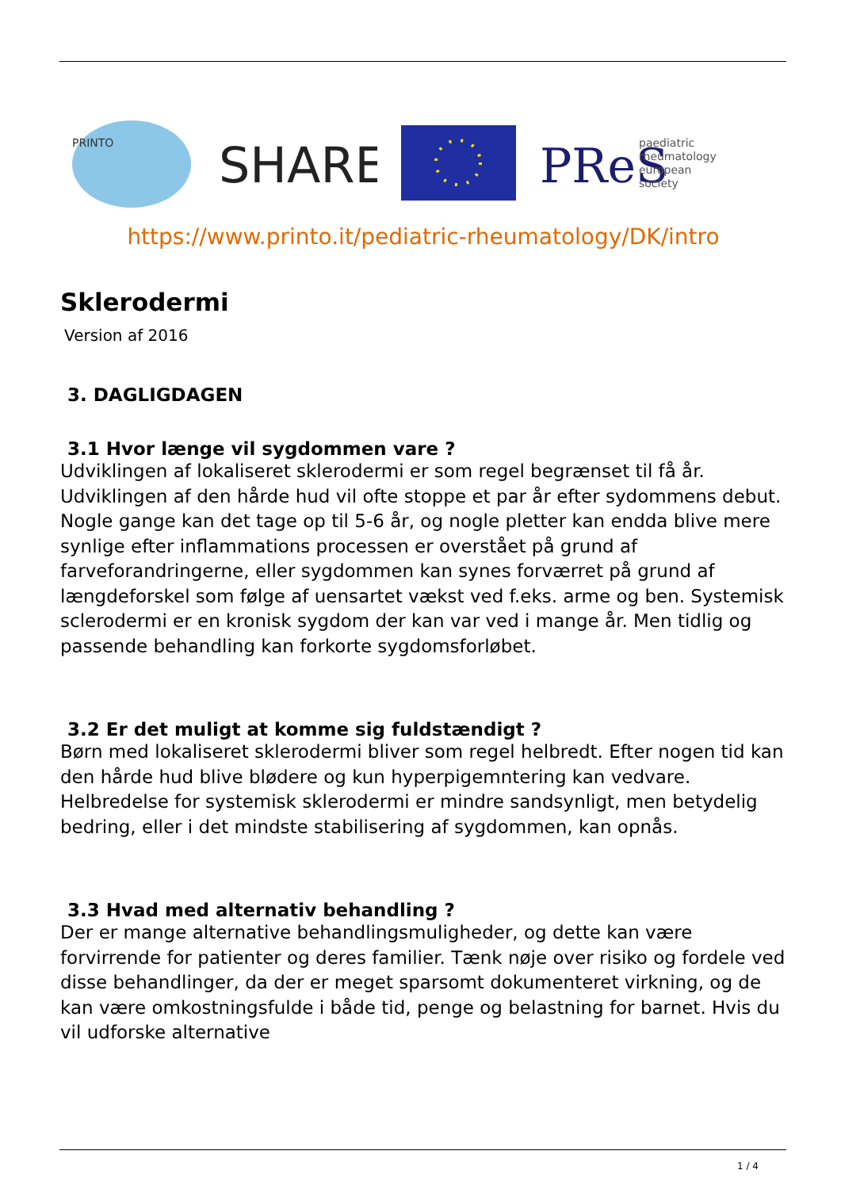PRINTO
SHARE
PReS
paediatric
rheumatology
european
society
https://www.printo.it/pediatric-rheumatology/DK/intro
Sklerodermi
Version af 2016
3. DAGLIGDAGEN
3.1 Hvor længe vil sygdommen vare ?
Udviklingen af lokaliseret sklerodermi er som regel begrænset til få år. Udviklingen af den hårde hud vil ofte stoppe et par år efter sydommens debut. Nogle gange kan det tage op til 5-6 år, og nogle pletter kan endda blive mere synlige efter inflammations processen er overstået på grund af farveforandringerne, eller sygdommen kan synes forværret på grund af længdeforskel som følge af uensartet vækst ved f.eks. arme og ben. Systemisk sclerodermi er en kronisk sygdom der kan var ved i mange år. Men tidlig og passende behandling kan forkorte sygdomsforløbet.
3.2 Er det muligt at komme sig fuldstændigt ?
Børn med lokaliseret sklerodermi bliver som regel helbredt. Efter nogen tid kan den hårde hud blive blødere og kun hyperpigemntering kan vedvare. Helbredelse for systemisk sklerodermi er mindre sandsynligt, men betydelig bedring, eller i det mindste stabilisering af sygdommen, kan opnås.
3.3 Hvad med alternativ behandling ?
Der er mange alternative behandlingsmuligheder, og dette kan være forvirrende for patienter og deres familier. Tænk nøje over risiko og fordele ved disse behandlinger, da der er meget sparsomt dokumenteret virkning, og de kan være omkostningsfulde i både tid, penge og belastning for barnet. Hvis du vil udforske alternative
1 / 4